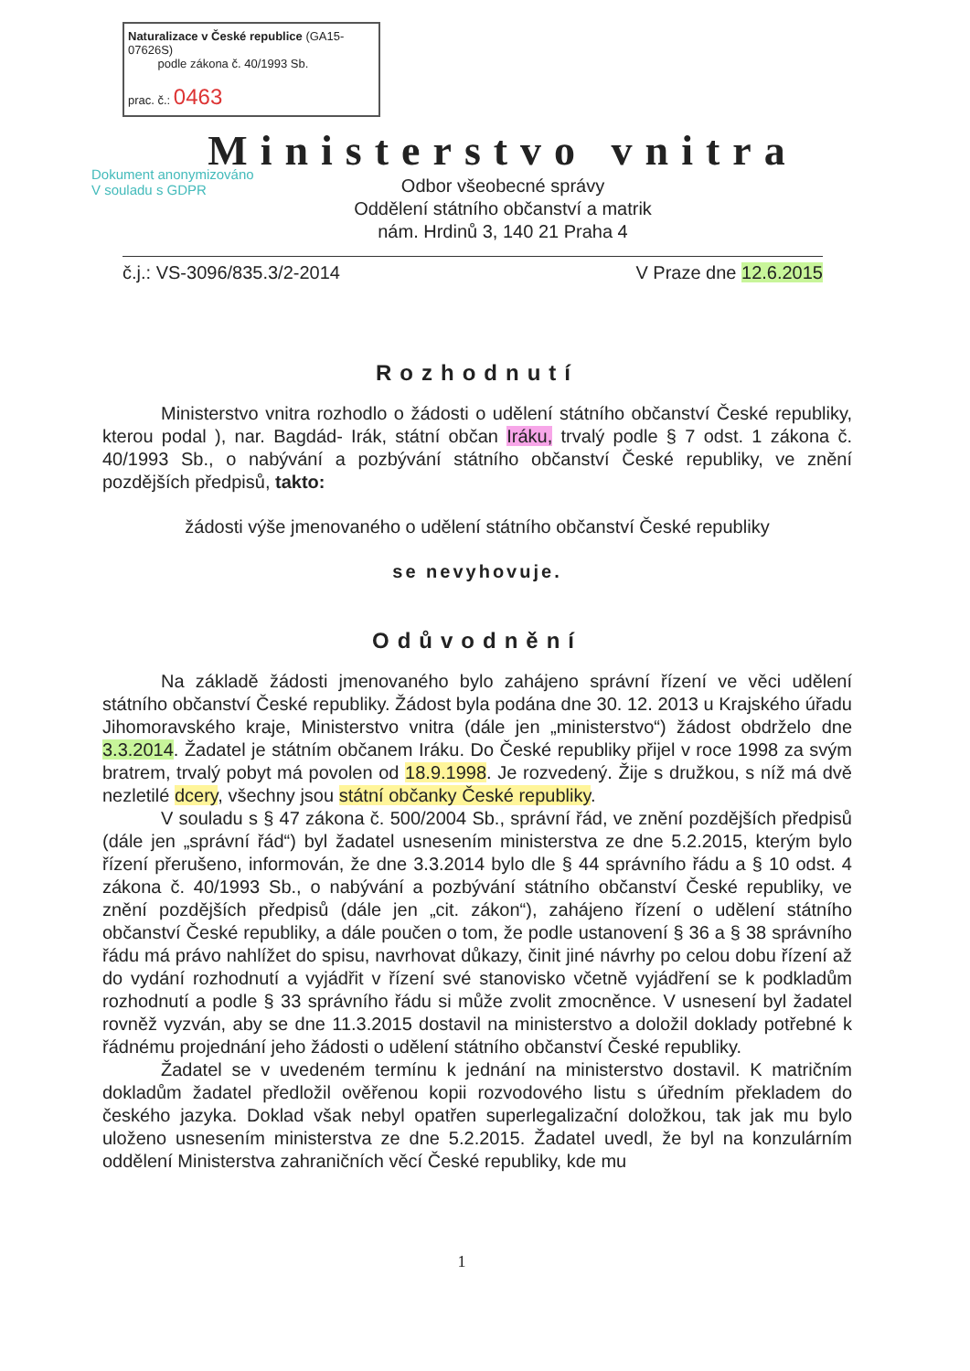Naturalizace v České republice (GA15-07626S)
podle zákona č. 40/1993 Sb.
prac. č.: 0463
Dokument anonymizováno
V souladu s GDPR
Ministerstvo vnitra
Odbor všeobecné správy
Oddělení státního občanství a matrik
nám. Hrdinů 3, 140 21 Praha 4
č.j.: VS-3096/835.3/2-2014 V Praze dne 12.6.2015
Rozhodnutí
Ministerstvo vnitra rozhodlo o žádosti o udělení státního občanství České republiky, kterou podal ), nar. Bagdád- Irák, státní občan Iráku, trvalý podle § 7 odst. 1 zákona č. 40/1993 Sb., o nabývání a pozbývání státního občanství České republiky, ve znění pozdějších předpisů, takto:
žádosti výše jmenovaného o udělení státního občanství České republiky
se nevyhovuje.
Odůvodnění
Na základě žádosti jmenovaného bylo zahájeno správní řízení ve věci udělení státního občanství České republiky. Žádost byla podána dne 30. 12. 2013 u Krajského úřadu Jihomoravského kraje, Ministerstvo vnitra (dále jen „ministerstvo“) žádost obdrželo dne 3.3.2014. Žadatel je státním občanem Iráku. Do České republiky přijel v roce 1998 za svým bratrem, trvalý pobyt má povolen od 18.9.1998. Je rozvedený. Žije s družkou, s níž má dvě nezletilé dcery, všechny jsou státní občanky České republiky.
V souladu s § 47 zákona č. 500/2004 Sb., správní řád, ve znění pozdějších předpisů (dále jen „správní řád“) byl žadatel usnesením ministerstva ze dne 5.2.2015, kterým bylo řízení přerušeno, informován, že dne 3.3.2014 bylo dle § 44 správního řádu a § 10 odst. 4 zákona č. 40/1993 Sb., o nabývání a pozbývání státního občanství České republiky, ve znění pozdějších předpisů (dále jen „cit. zákon“), zahájeno řízení o udělení státního občanství České republiky, a dále poučen o tom, že podle ustanovení § 36 a § 38 správního řádu má právo nahlížet do spisu, navrhovat důkazy, činit jiné návrhy po celou dobu řízení až do vydání rozhodnutí a vyjádřit v řízení své stanovisko včetně vyjádření se k podkladům rozhodnutí a podle § 33 správního řádu si může zvolit zmocněnce. V usnesení byl žadatel rovněž vyzván, aby se dne 11.3.2015 dostavil na ministerstvo a doložil doklady potřebné k řádnému projednání jeho žádosti o udělení státního občanství České republiky.
Žadatel se v uvedeném termínu k jednání na ministerstvo dostavil. K matričním dokladům žadatel předložil ověřenou kopii rozvodového listu s úředním překladem do českého jazyka. Doklad však nebyl opatřen superlegalizační doložkou, tak jak mu bylo uloženo usnesením ministerstva ze dne 5.2.2015. Žadatel uvedl, že byl na konzulárním oddělení Ministerstva zahraničních věcí České republiky, kde mu
1